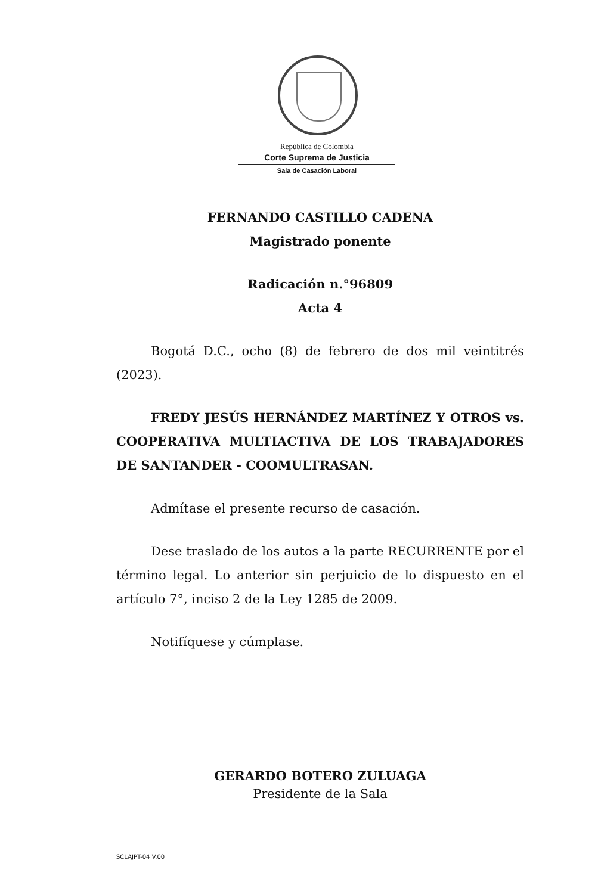República de Colombia
Corte Suprema de Justicia
Sala de Casación Laboral
FERNANDO CASTILLO CADENA
Magistrado ponente
Radicación n.°96809
Acta 4
Bogotá D.C., ocho (8) de febrero de dos mil veintitrés (2023).
FREDY JESÚS HERNÁNDEZ MARTÍNEZ Y OTROS vs. COOPERATIVA MULTIACTIVA DE LOS TRABAJADORES DE SANTANDER - COOMULTRASAN.
Admítase el presente recurso de casación.
Dese traslado de los autos a la parte RECURRENTE por el término legal. Lo anterior sin perjuicio de lo dispuesto en el artículo 7°, inciso 2 de la Ley 1285 de 2009.
Notifíquese y cúmplase.
GERARDO BOTERO ZULUAGA
Presidente de la Sala
SCLAJPT-04 V.00